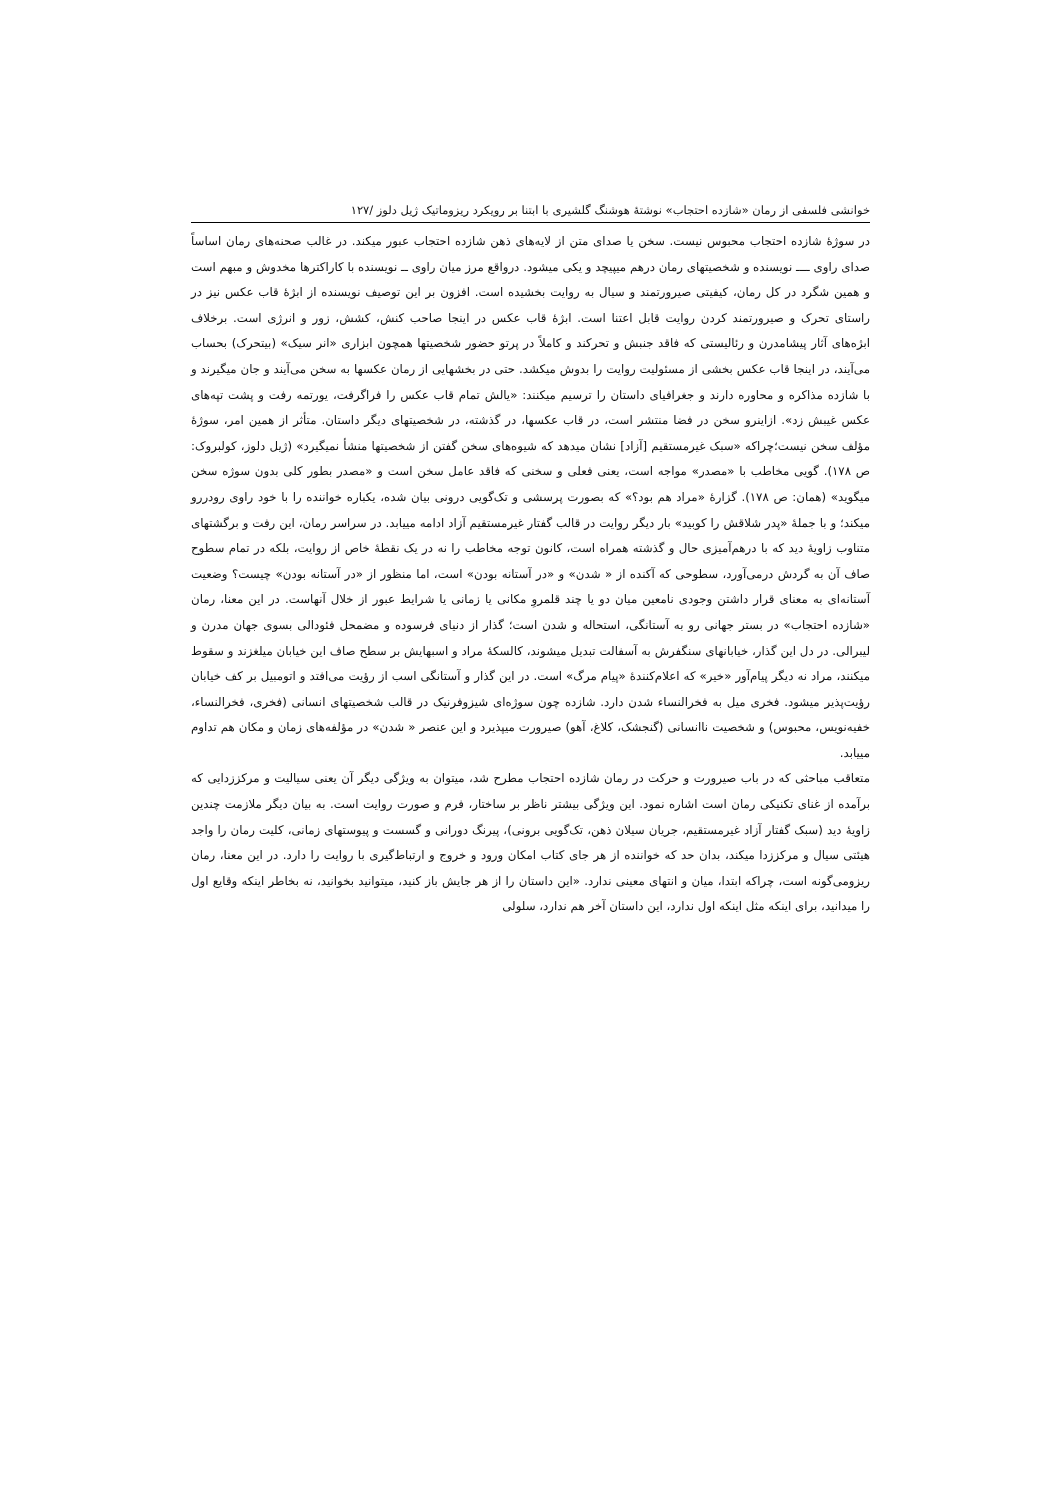خوانشی فلسفی از رمان «شازده احتجاب» نوشتهٔ هوشنگ گلشیری با ابتنا بر رویکرد ریزوماتیک ژیل دلوز /۱۲۷
در سوژهٔ شازده احتجاب محبوس نیست. سخن یا صدای متن از لایه‌های ذهن شازده احتجاب عبور میکند. در غالب صحنه‌های رمان اساساً صدای راوی ــــ نویسنده و شخصیتهای رمان درهم میپیچد و یکی میشود. درواقع مرز میان راوی ــ نویسنده با کاراکترها مخدوش و مبهم است و همین شگرد در کل رمان، کیفیتی صیرورتمند و سیال به روایت بخشیده است. افزون بر این توصیف نویسنده از ابژهٔ قاب عکس نیز در راستای تحرک و صیرورتمند کردن روایت قابل اعتنا است. ابژهٔ قاب عکس در اینجا صاحب کنش، کشش، زور و انرژی است. برخلاف ابژه‌های آثار پیشامدرن و رئالیستی که فاقد جنبش و تحرکند و کاملاً در پرتو حضور شخصیتها همچون ابزاری «انر سیک» (بیتحرک) بحساب می‌آیند، در اینجا قاب عکس بخشی از مسئولیت روایت را بدوش میکشد. حتی در بخشهایی از رمان عکسها به سخن می‌آیند و جان میگیرند و با شازده مذاکره و محاوره دارند و جغرافیای داستان را ترسیم میکنند: «یالش تمام قاب عکس را فراگرفت، یورتمه رفت و پشت تپه‌های عکس غیبش زد». ازاینرو سخن در فضا منتشر است، در قاب عکسها، در گذشته، در شخصیتهای دیگر داستان. متأثر از همین امر، سوژهٔ مؤلف سخن نیست؛چراکه «سبک غیرمستقیم [آزاد] نشان میدهد که شیوه‌های سخن گفتن از شخصیتها منشأ نمیگیرد» (ژیل دلوز، کولبروک: ص ۱۷۸). گویی مخاطب با «مصدر» مواجه است، یعنی فعلی و سخنی که فاقد عامل سخن است و «مصدر بطور کلی بدون سوژه سخن میگوید» (همان: ص ۱۷۸). گزارهٔ «مراد هم بود؟» که بصورت پرسشی و تک‌گویی درونی بیان شده، یکباره خواننده را با خود راوی رودررو میکند؛ و با جملهٔ «پدر شلاقش را کوبید» بار دیگر روایت در قالب گفتار غیرمستقیم آزاد ادامه مییابد. در سراسر رمان، این رفت و برگشتهای متناوب زاویهٔ دید که با درهم‌آمیزی حال و گذشته همراه است، کانون توجه مخاطب را نه در یک نقطهٔ خاص از روایت، بلکه در تمام سطوح صاف آن به گردش درمی‌آورد، سطوحی که آکنده از « شدن» و «در آستانه بودن» است، اما منظور از «در آستانه بودن» چیست؟ وضعیت آستانه‌ای به معنای قرار داشتن وجودی نامعین میان دو یا چند قلمروِ مکانی یا زمانی یا شرایط عبور از خلال آنهاست. در این معنا، رمان «شازده احتجاب» در بستر جهانی رو به آستانگی، استحاله و شدن است؛ گذار از دنیای فرسوده و مضمحل فئودالی بسوی جهان مدرن و لیبرالی. در دل این گذار، خیابانهای سنگفرش به آسفالت تبدیل میشوند، کالسکهٔ مراد و اسبهایش بر سطح صاف این خیابان میلغزند و سقوط میکنند، مراد نه دیگر پیام‌آور «خیر» که اعلام‌کنندهٔ «پیام مرگ» است. در این گذار و آستانگی اسب از رؤیت می‌افتد و اتومبیل بر کف خیابان رؤیت‌پذیر میشود. فخری میل به فخرالنساء شدن دارد. شازده چون سوژه‌ای شیزوفرنیک در قالب شخصیتهای انسانی (فخری، فخرالنساء، خفیه‌نویس، محبوس) و شخصیت ناانسانی (گنجشک، کلاغ، آهو) صیرورت میپذیرد و این عنصر « شدن» در مؤلفه‌های زمان و مکان هم تداوم مییابد.
متعاقب مباحثی که در باب صیرورت و حرکت در رمان شازده احتجاب مطرح شد، میتوان به ویژگی دیگر آن یعنی سیالیت و مرکززدایی که برآمده از غنای تکنیکی رمان است اشاره نمود. این ویژگی بیشتر ناظر بر ساختار، فرم و صورت روایت است. به بیان دیگر ملازمت چندین زاویهٔ دید (سبک گفتار آزاد غیرمستقیم، جریان سیلان ذهن، تک‌گویی برونی)، پیرنگ دورانی و گسست و پیوستهای زمانی، کلیت رمان را واجد هیئتی سیال و مرکززدا میکند، بدان حد که خواننده از هر جای کتاب امکان ورود و خروج و ارتباط‌گیری با روایت را دارد. در این معنا، رمان ریزومی‌گونه است، چراکه ابتدا، میان و انتهای معینی ندارد. «این داستان را از هر جایش باز کنید، میتوانید بخوانید، نه بخاطر اینکه وقایع اول را میدانید، برای اینکه مثل اینکه اول ندارد، این داستان آخر هم ندارد، سلولی